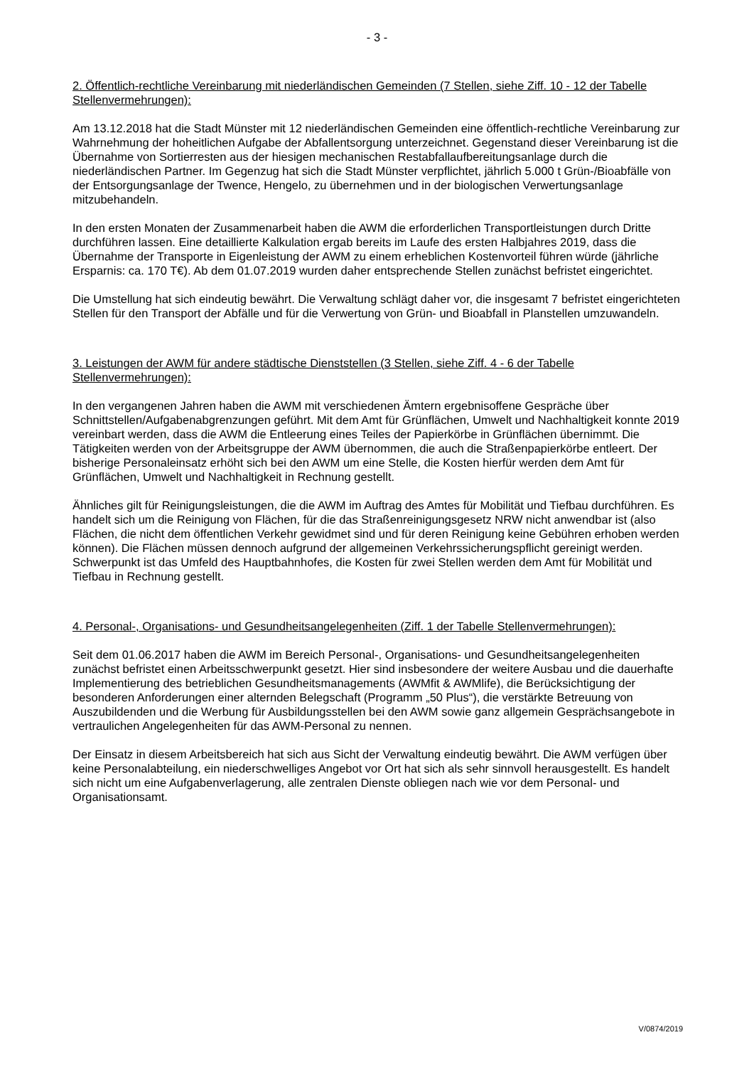- 3 -
2. Öffentlich-rechtliche Vereinbarung mit niederländischen Gemeinden (7 Stellen, siehe Ziff. 10 - 12 der Tabelle Stellenvermehrungen):
Am 13.12.2018 hat die Stadt Münster mit 12 niederländischen Gemeinden eine öffentlich-rechtliche Vereinbarung zur Wahrnehmung der hoheitlichen Aufgabe der Abfallentsorgung unterzeichnet. Gegenstand dieser Vereinbarung ist die Übernahme von Sortierresten aus der hiesigen mechanischen Restabfallaufbereitungsanlage durch die niederländischen Partner. Im Gegenzug hat sich die Stadt Münster verpflichtet, jährlich 5.000 t Grün-/Bioabfälle von der Entsorgungsanlage der Twence, Hengelo, zu übernehmen und in der biologischen Verwertungsanlage mitzubehandeln.
In den ersten Monaten der Zusammenarbeit haben die AWM die erforderlichen Transportleistungen durch Dritte durchführen lassen. Eine detaillierte Kalkulation ergab bereits im Laufe des ersten Halbjahres 2019, dass die Übernahme der Transporte in Eigenleistung der AWM zu einem erheblichen Kostenvorteil führen würde (jährliche Ersparnis: ca. 170 T€). Ab dem 01.07.2019 wurden daher entsprechende Stellen zunächst befristet eingerichtet.
Die Umstellung hat sich eindeutig bewährt. Die Verwaltung schlägt daher vor, die insgesamt 7 befristet eingerichteten Stellen für den Transport der Abfälle und für die Verwertung von Grün- und Bioabfall in Planstellen umzuwandeln.
3. Leistungen der AWM für andere städtische Dienststellen (3 Stellen, siehe Ziff. 4 - 6 der Tabelle Stellenvermehrungen):
In den vergangenen Jahren haben die AWM mit verschiedenen Ämtern ergebnisoffene Gespräche über Schnittstellen/Aufgabenabgrenzungen geführt. Mit dem Amt für Grünflächen, Umwelt und Nachhaltigkeit konnte 2019 vereinbart werden, dass die AWM die Entleerung eines Teiles der Papierkörbe in Grünflächen übernimmt. Die Tätigkeiten werden von der Arbeitsgruppe der AWM übernommen, die auch die Straßenpapierkörbe entleert. Der bisherige Personaleinsatz erhöht sich bei den AWM um eine Stelle, die Kosten hierfür werden dem Amt für Grünflächen, Umwelt und Nachhaltigkeit in Rechnung gestellt.
Ähnliches gilt für Reinigungsleistungen, die die AWM im Auftrag des Amtes für Mobilität und Tiefbau durchführen. Es handelt sich um die Reinigung von Flächen, für die das Straßenreinigungsgesetz NRW nicht anwendbar ist (also Flächen, die nicht dem öffentlichen Verkehr gewidmet sind und für deren Reinigung keine Gebühren erhoben werden können). Die Flächen müssen dennoch aufgrund der allgemeinen Verkehrssicherungspflicht gereinigt werden. Schwerpunkt ist das Umfeld des Hauptbahnhofes, die Kosten für zwei Stellen werden dem Amt für Mobilität und Tiefbau in Rechnung gestellt.
4. Personal-, Organisations- und Gesundheitsangelegenheiten (Ziff. 1 der Tabelle Stellenvermehrungen):
Seit dem 01.06.2017 haben die AWM im Bereich Personal-, Organisations- und Gesundheitsangelegenheiten zunächst befristet einen Arbeitsschwerpunkt gesetzt. Hier sind insbesondere der weitere Ausbau und die dauerhafte Implementierung des betrieblichen Gesundheitsmanagements (AWMfit & AWMlife), die Berücksichtigung der besonderen Anforderungen einer alternden Belegschaft (Programm „50 Plus“), die verstärkte Betreuung von Auszubildenden und die Werbung für Ausbildungsstellen bei den AWM sowie ganz allgemein Gesprächsangebote in vertraulichen Angelegenheiten für das AWM-Personal zu nennen.
Der Einsatz in diesem Arbeitsbereich hat sich aus Sicht der Verwaltung eindeutig bewährt. Die AWM verfügen über keine Personalabteilung, ein niederschwelliges Angebot vor Ort hat sich als sehr sinnvoll herausgestellt. Es handelt sich nicht um eine Aufgabenverlagerung, alle zentralen Dienste obliegen nach wie vor dem Personal- und Organisationsamt.
V/0874/2019